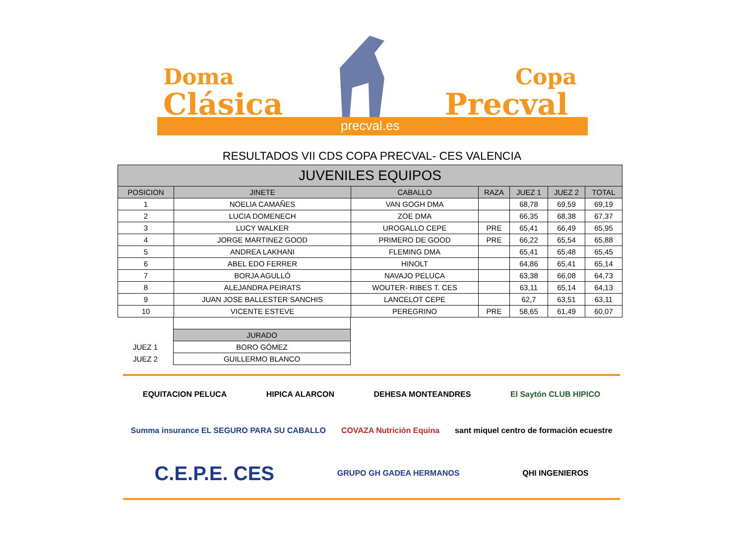Doma
Clásica
Copa
Precval
precval.es
RESULTADOS VII CDS COPA PRECVAL- CES VALENCIA
| JUVENILES EQUIPOS | | | | | | |
| --- | --- | --- | --- | --- | --- | --- |
| POSICION | JINETE | CABALLO | RAZA | JUEZ 1 | JUEZ 2 | TOTAL |
| 1 | NOELIA CAMAÑES | VAN GOGH DMA | | 68,78 | 69,59 | 69,19 |
| 2 | LUCIA DOMENECH | ZOE DMA | | 66,35 | 68,38 | 67,37 |
| 3 | LUCY WALKER | UROGALLO CEPE | PRE | 65,41 | 66,49 | 65,95 |
| 4 | JORGE MARTINEZ GOOD | PRIMERO DE GOOD | PRE | 66,22 | 65,54 | 65,88 |
| 5 | ANDREA LAKHANI | FLEMING DMA | | 65,41 | 65,48 | 65,45 |
| 6 | ABEL EDO FERRER | HINOLT | | 64,86 | 65,41 | 65,14 |
| 7 | BORJA AGULLÓ | NAVAJO PELUCA | | 63,38 | 66,08 | 64,73 |
| 8 | ALEJANDRA PEIRATS | WOUTER- RIBES T. CES | | 63,11 | 65,14 | 64,13 |
| 9 | JUAN JOSE BALLESTER SANCHIS | LANCELOT CEPE | | 62,7 | 63,51 | 63,11 |
| 10 | VICENTE ESTEVE | PEREGRINO | PRE | 58,65 | 61,49 | 60,07 |
| | JURADO |
| JUEZ 1 | BORO GÓMEZ |
| JUEZ 2 | GUILLERMO BLANCO |
EQUITACION PELUCA HIPICA ALARCON DEHESA MONTEANDRES El Saytón CLUB HIPICO Summa insurance EL SEGURO PARA SU CABALLO COVAZA Nutrición Equina sant miquel centro de formación ecuestre C.E.P.E. CES GRUPO GH GADEA HERMANOS QHI INGENIEROS